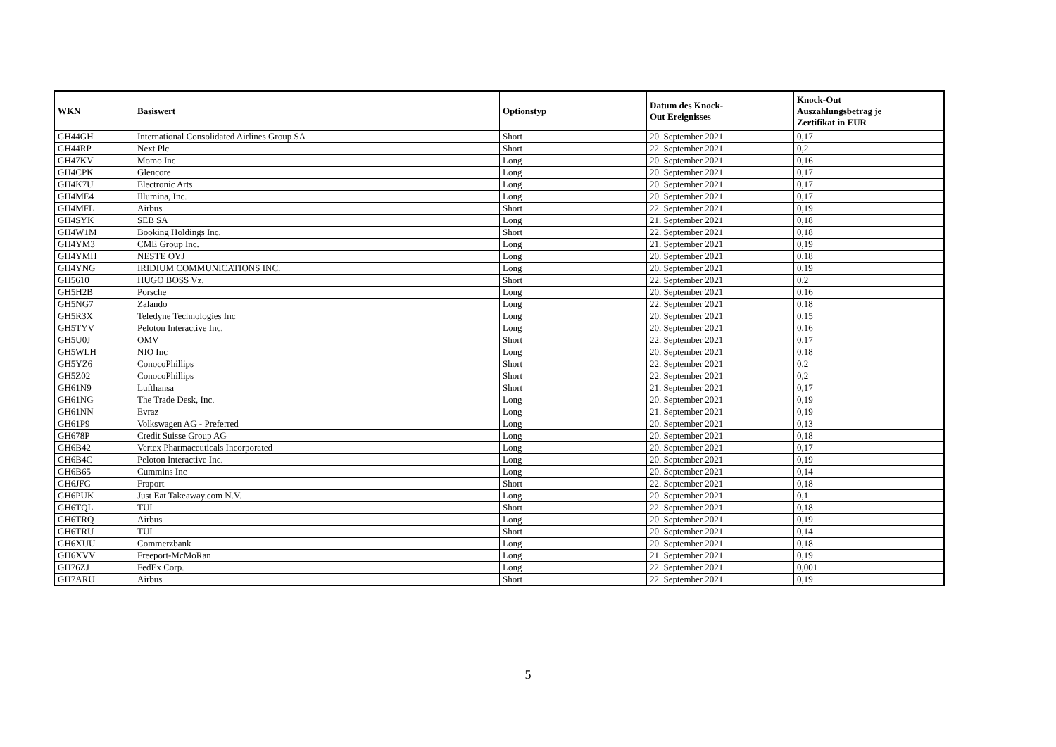| WKN | Basiswert | Optionstyp | Datum des Knock- Out Ereignisses | Knock-Out Auszahlungsbetrag je Zertifikat in EUR |
| --- | --- | --- | --- | --- |
| GH44GH | International Consolidated Airlines Group SA | Short | 20. September 2021 | 0,17 |
| GH44RP | Next Plc | Short | 22. September 2021 | 0,2 |
| GH47KV | Momo Inc | Long | 20. September 2021 | 0,16 |
| GH4CPK | Glencore | Long | 20. September 2021 | 0,17 |
| GH4K7U | Electronic Arts | Long | 20. September 2021 | 0,17 |
| GH4ME4 | Illumina, Inc. | Long | 20. September 2021 | 0,17 |
| GH4MFL | Airbus | Short | 22. September 2021 | 0,19 |
| GH4SYK | SEB SA | Long | 21. September 2021 | 0,18 |
| GH4W1M | Booking Holdings Inc. | Short | 22. September 2021 | 0,18 |
| GH4YM3 | CME Group Inc. | Long | 21. September 2021 | 0,19 |
| GH4YMH | NESTE OYJ | Long | 20. September 2021 | 0,18 |
| GH4YNG | IRIDIUM COMMUNICATIONS INC. | Long | 20. September 2021 | 0,19 |
| GH5610 | HUGO BOSS Vz. | Short | 22. September 2021 | 0,2 |
| GH5H2B | Porsche | Long | 20. September 2021 | 0,16 |
| GH5NG7 | Zalando | Long | 22. September 2021 | 0,18 |
| GH5R3X | Teledyne Technologies Inc | Long | 20. September 2021 | 0,15 |
| GH5TYV | Peloton Interactive Inc. | Long | 20. September 2021 | 0,16 |
| GH5U0J | OMV | Short | 22. September 2021 | 0,17 |
| GH5WLH | NIO Inc | Long | 20. September 2021 | 0,18 |
| GH5YZ6 | ConocoPhillips | Short | 22. September 2021 | 0,2 |
| GH5Z02 | ConocoPhillips | Short | 22. September 2021 | 0,2 |
| GH61N9 | Lufthansa | Short | 21. September 2021 | 0,17 |
| GH61NG | The Trade Desk, Inc. | Long | 20. September 2021 | 0,19 |
| GH61NN | Evraz | Long | 21. September 2021 | 0,19 |
| GH61P9 | Volkswagen AG - Preferred | Long | 20. September 2021 | 0,13 |
| GH678P | Credit Suisse Group AG | Long | 20. September 2021 | 0,18 |
| GH6B42 | Vertex Pharmaceuticals Incorporated | Long | 20. September 2021 | 0,17 |
| GH6B4C | Peloton Interactive Inc. | Long | 20. September 2021 | 0,19 |
| GH6B65 | Cummins Inc | Long | 20. September 2021 | 0,14 |
| GH6JFG | Fraport | Short | 22. September 2021 | 0,18 |
| GH6PUK | Just Eat Takeaway.com N.V. | Long | 20. September 2021 | 0,1 |
| GH6TQL | TUI | Short | 22. September 2021 | 0,18 |
| GH6TRQ | Airbus | Long | 20. September 2021 | 0,19 |
| GH6TRU | TUI | Short | 20. September 2021 | 0,14 |
| GH6XUU | Commerzbank | Long | 20. September 2021 | 0,18 |
| GH6XVV | Freeport-McMoRan | Long | 21. September 2021 | 0,19 |
| GH76ZJ | FedEx Corp. | Long | 22. September 2021 | 0,001 |
| GH7ARU | Airbus | Short | 22. September 2021 | 0,19 |
5